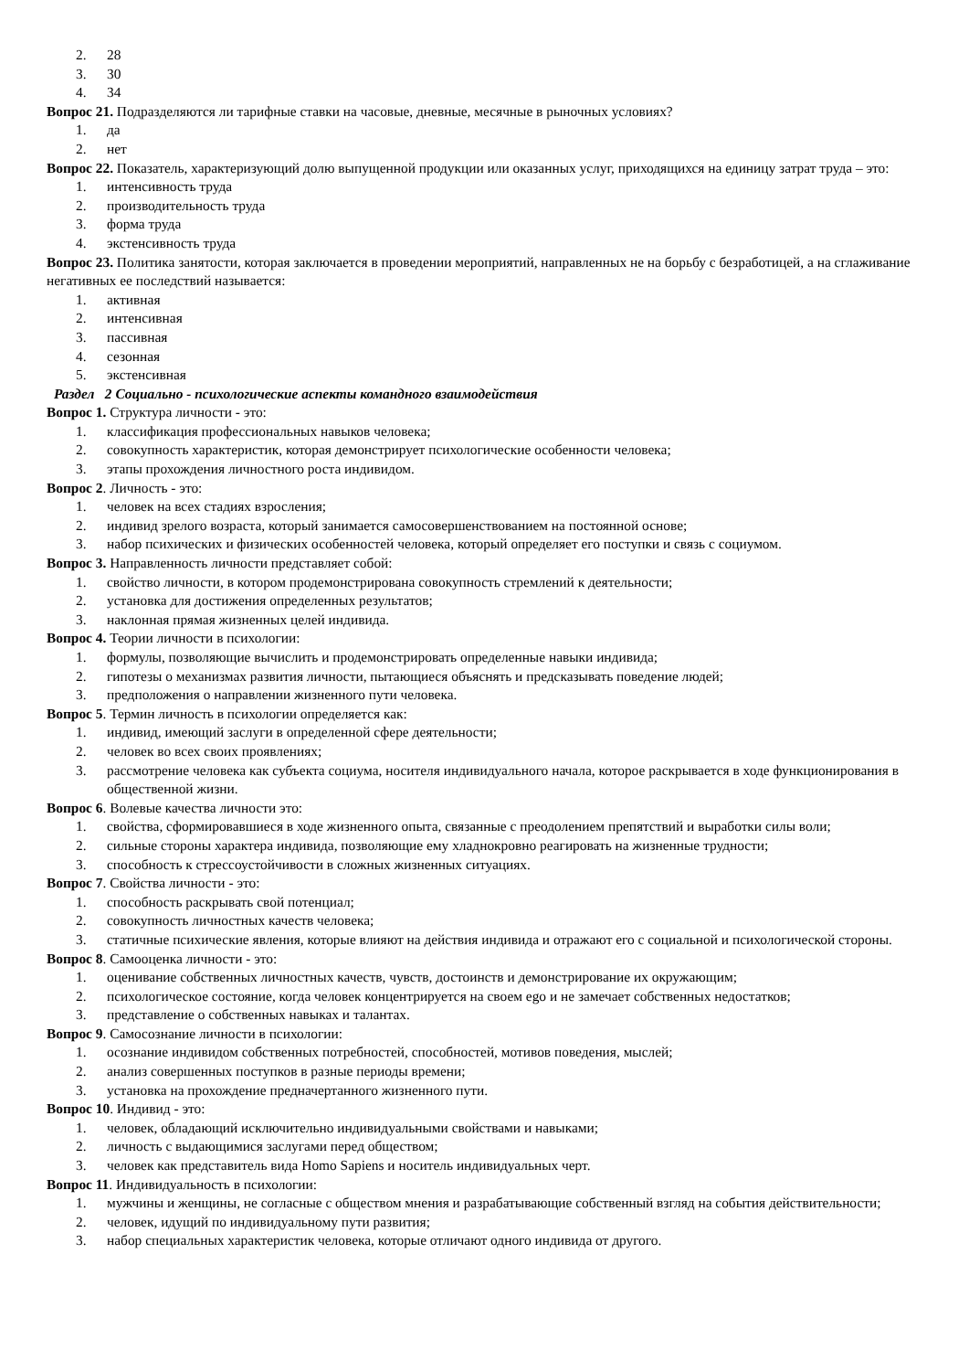2. 28
3. 30
4. 34
Вопрос 21. Подразделяются ли тарифные ставки на часовые, дневные, месячные в рыночных условиях?
1. да
2. нет
Вопрос 22. Показатель, характеризующий долю выпущенной продукции или оказанных услуг, приходящихся на единицу затрат труда – это:
1. интенсивность труда
2. производительность труда
3. форма труда
4. экстенсивность труда
Вопрос 23. Политика занятости, которая заключается в проведении мероприятий, направленных не на борьбу с безработицей, а на сглаживание негативных ее последствий называется:
1. активная
2. интенсивная
3. пассивная
4. сезонная
5. экстенсивная
Раздел 2 Социально - психологические аспекты командного взаимодействия
Вопрос 1. Структура личности - это:
1. классификация профессиональных навыков человека;
2. совокупность характеристик, которая демонстрирует психологические особенности человека;
3. этапы прохождения личностного роста индивидом.
Вопрос 2. Личность - это:
1. человек на всех стадиях взросления;
2. индивид зрелого возраста, который занимается самосовершенствованием на постоянной основе;
3. набор психических и физических особенностей человека, который определяет его поступки и связь с социумом.
Вопрос 3. Направленность личности представляет собой:
1. свойство личности, в котором продемонстрирована совокупность стремлений к деятельности;
2. установка для достижения определенных результатов;
3. наклонная прямая жизненных целей индивида.
Вопрос 4. Теории личности в психологии:
1. формулы, позволяющие вычислить и продемонстрировать определенные навыки индивида;
2. гипотезы о механизмах развития личности, пытающиеся объяснять и предсказывать поведение людей;
3. предположения о направлении жизненного пути человека.
Вопрос 5. Термин личность в психологии определяется как:
1. индивид, имеющий заслуги в определенной сфере деятельности;
2. человек во всех своих проявлениях;
3. рассмотрение человека как субъекта социума, носителя индивидуального начала, которое раскрывается в ходе функционирования в общественной жизни.
Вопрос 6. Волевые качества личности это:
1. свойства, сформировавшиеся в ходе жизненного опыта, связанные с преодолением препятствий и выработки силы воли;
2. сильные стороны характера индивида, позволяющие ему хладнокровно реагировать на жизненные трудности;
3. способность к стрессоустойчивости в сложных жизненных ситуациях.
Вопрос 7. Свойства личности - это:
1. способность раскрывать свой потенциал;
2. совокупность личностных качеств человека;
3. статичные психические явления, которые влияют на действия индивида и отражают его с социальной и психологической стороны.
Вопрос 8. Самооценка личности - это:
1. оценивание собственных личностных качеств, чувств, достоинств и демонстрирование их окружающим;
2. психологическое состояние, когда человек концентрируется на своем ego и не замечает собственных недостатков;
3. представление о собственных навыках и талантах.
Вопрос 9. Самосознание личности в психологии:
1. осознание индивидом собственных потребностей, способностей, мотивов поведения, мыслей;
2. анализ совершенных поступков в разные периоды времени;
3. установка на прохождение предначертанного жизненного пути.
Вопрос 10. Индивид - это:
1. человек, обладающий исключительно индивидуальными свойствами и навыками;
2. личность с выдающимися заслугами перед обществом;
3. человек как представитель вида Homo Sapiens и носитель индивидуальных черт.
Вопрос 11. Индивидуальность в психологии:
1. мужчины и женщины, не согласные с обществом мнения и разрабатывающие собственный взгляд на события действительности;
2. человек, идущий по индивидуальному пути развития;
3. набор специальных характеристик человека, которые отличают одного индивида от другого.